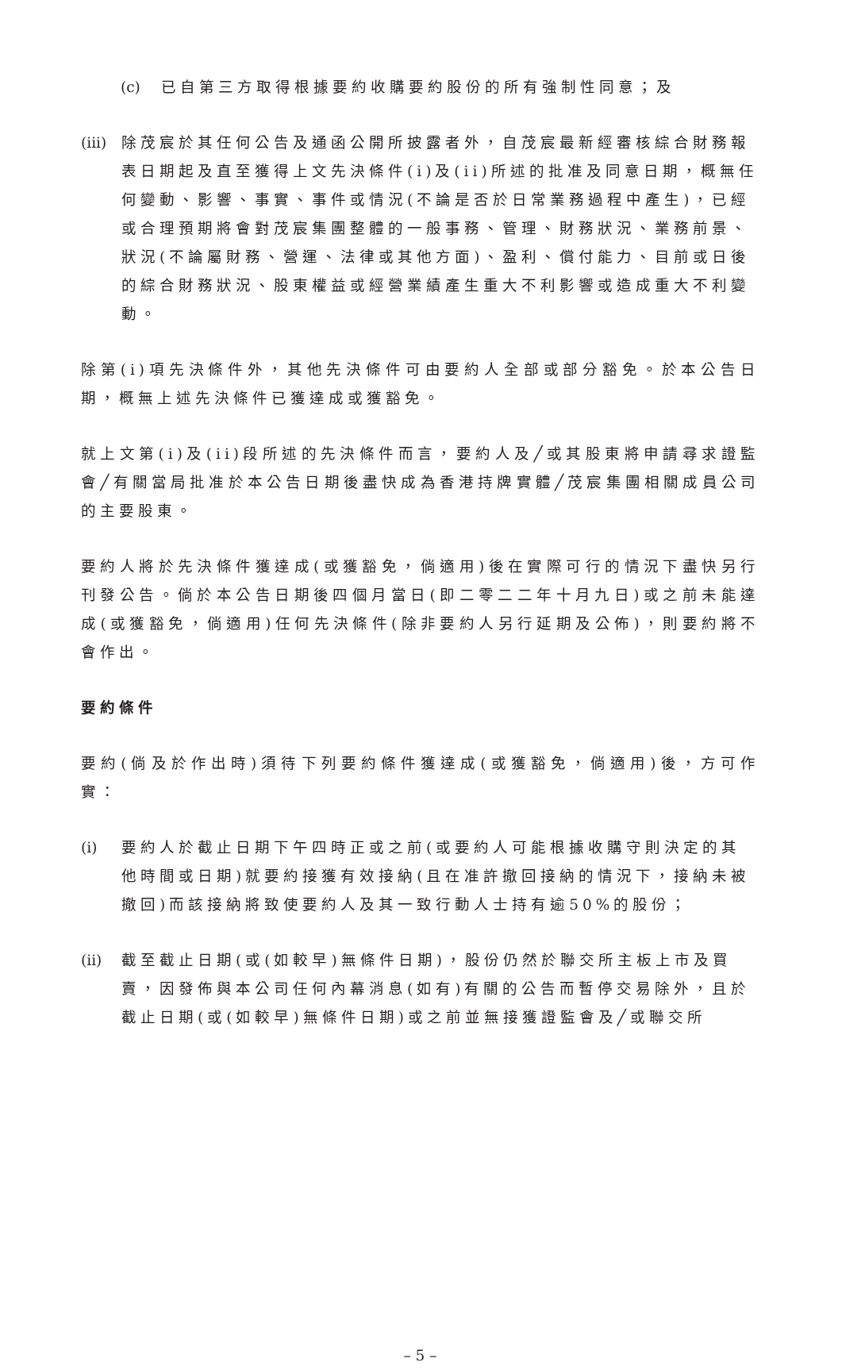(c) 已自第三方取得根據要約收購要約股份的所有強制性同意；及
(iii) 除茂宸於其任何公告及通函公開所披露者外，自茂宸最新經審核綜合財務報表日期起及直至獲得上文先決條件(i)及(ii)所述的批准及同意日期，概無任何變動、影響、事實、事件或情況(不論是否於日常業務過程中產生)，已經或合理預期將會對茂宸集團整體的一般事務、管理、財務狀況、業務前景、狀況(不論屬財務、營運、法律或其他方面)、盈利、償付能力、目前或日後的綜合財務狀況、股東權益或經營業績產生重大不利影響或造成重大不利變動。
除第(i)項先決條件外，其他先決條件可由要約人全部或部分豁免。於本公告日期，概無上述先決條件已獲達成或獲豁免。
就上文第(i)及(ii)段所述的先決條件而言，要約人及╱或其股東將申請尋求證監會╱有關當局批准於本公告日期後盡快成為香港持牌實體╱茂宸集團相關成員公司的主要股東。
要約人將於先決條件獲達成(或獲豁免，倘適用)後在實際可行的情況下盡快另行刊發公告。倘於本公告日期後四個月當日(即二零二二年十月九日)或之前未能達成(或獲豁免，倘適用)任何先決條件(除非要約人另行延期及公佈)，則要約將不會作出。
要約條件
要約(倘及於作出時)須待下列要約條件獲達成(或獲豁免，倘適用)後，方可作實：
(i) 要約人於截止日期下午四時正或之前(或要約人可能根據收購守則決定的其他時間或日期)就要約接獲有效接納(且在准許撤回接納的情況下，接納未被撤回)而該接納將致使要約人及其一致行動人士持有逾50%的股份；
(ii) 截至截止日期(或(如較早)無條件日期)，股份仍然於聯交所主板上市及買賣，因發佈與本公司任何內幕消息(如有)有關的公告而暫停交易除外，且於截止日期(或(如較早)無條件日期)或之前並無接獲證監會及╱或聯交所
– 5 –